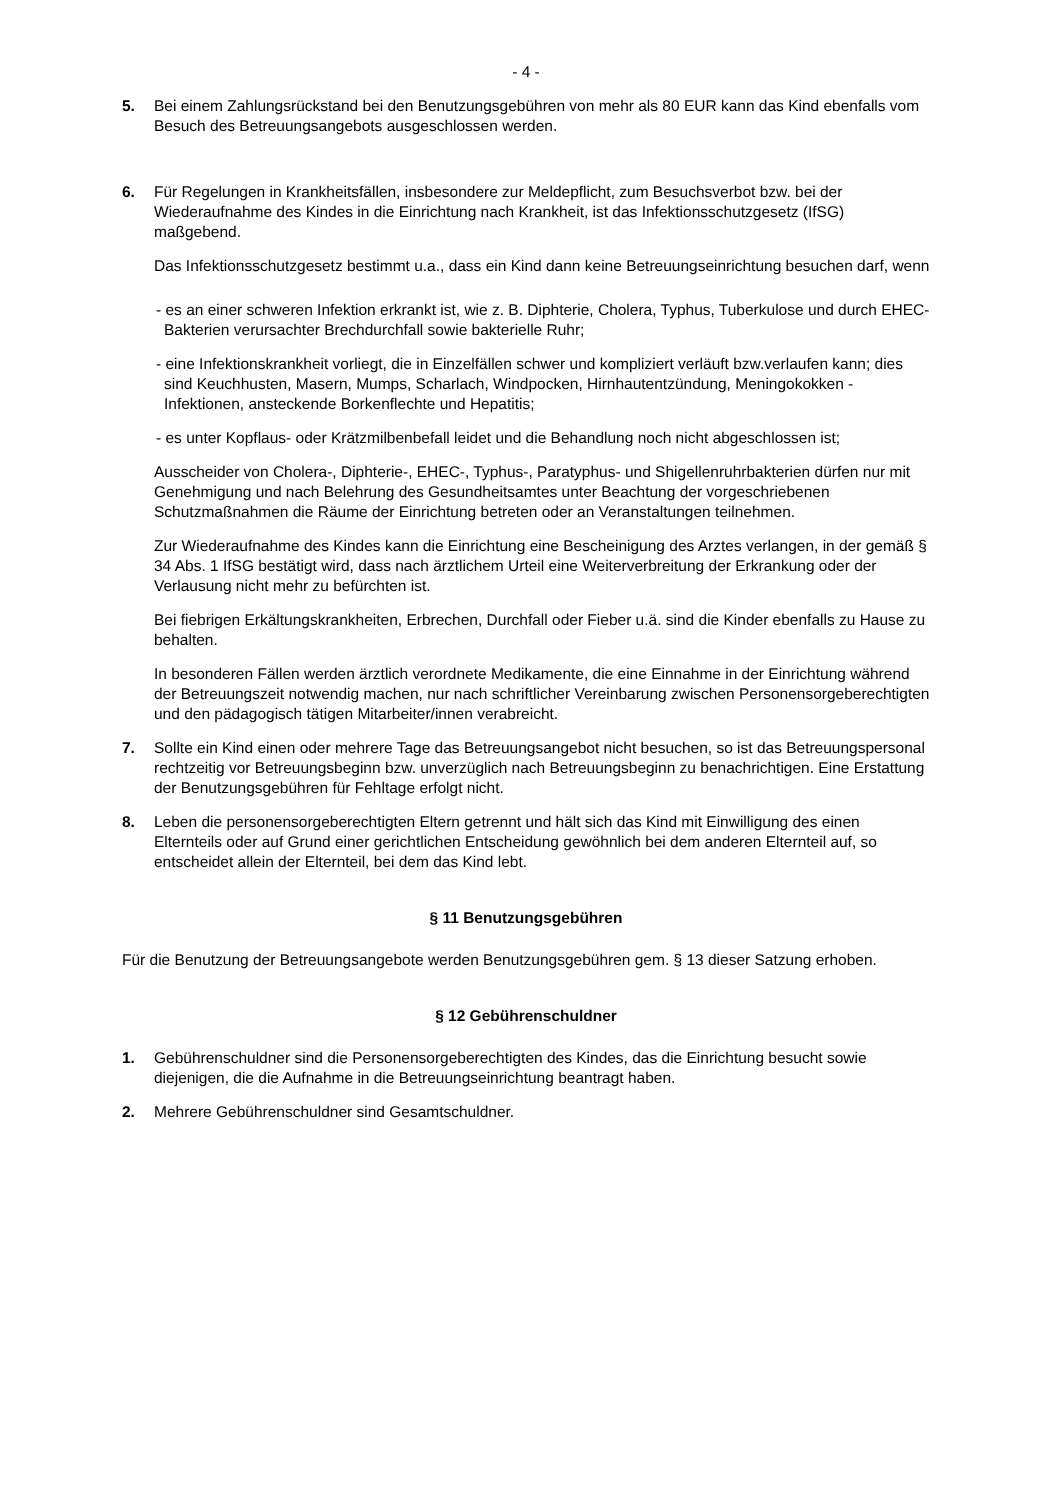- 4 -
5. Bei einem Zahlungsrückstand bei den Benutzungsgebühren von mehr als 80 EUR kann das Kind ebenfalls vom Besuch des Betreuungsangebots ausgeschlossen werden.
6. Für Regelungen in Krankheitsfällen, insbesondere zur Meldepflicht, zum Besuchsverbot bzw. bei der Wiederaufnahme des Kindes in die Einrichtung nach Krankheit, ist das Infektionsschutzgesetz (IfSG) maßgebend.
Das Infektionsschutzgesetz bestimmt u.a., dass ein Kind dann keine Betreuungseinrichtung besuchen darf, wenn
- es an einer schweren Infektion erkrankt ist, wie z. B. Diphterie, Cholera, Typhus, Tuberkulose und durch EHEC-Bakterien verursachter Brechdurchfall sowie bakterielle Ruhr;
- eine Infektionskrankheit vorliegt, die in Einzelfällen schwer und kompliziert verläuft bzw.verlaufen kann; dies sind Keuchhusten, Masern, Mumps, Scharlach, Windpocken, Hirnhautentzündung, Meningokokken -Infektionen, ansteckende Borkenflechte und Hepatitis;
- es unter Kopflaus- oder Krätzmilbenbefall leidet und die Behandlung noch nicht abgeschlossen ist;
Ausscheider von Cholera-, Diphterie-, EHEC-, Typhus-, Paratyphus- und Shigellenruhrbakterien dürfen nur mit Genehmigung und nach Belehrung des Gesundheitsamtes unter Beachtung der vorgeschriebenen Schutzmaßnahmen die Räume der Einrichtung betreten oder an Veranstaltungen teilnehmen.
Zur Wiederaufnahme des Kindes kann die Einrichtung eine Bescheinigung des Arztes verlangen, in der gemäß § 34 Abs. 1 IfSG bestätigt wird, dass nach ärztlichem Urteil eine Weiterverbreitung der Erkrankung oder der Verlausung nicht mehr zu befürchten ist.
Bei fiebrigen Erkältungskrankheiten, Erbrechen, Durchfall oder Fieber u.ä. sind die Kinder ebenfalls zu Hause zu behalten.
In besonderen Fällen werden ärztlich verordnete Medikamente, die eine Einnahme in der Einrichtung während der Betreuungszeit notwendig machen, nur nach schriftlicher Vereinbarung zwischen Personensorgeberechtigten und den pädagogisch tätigen Mitarbeiter/innen verabreicht.
7. Sollte ein Kind einen oder mehrere Tage das Betreuungsangebot nicht besuchen, so ist das Betreuungspersonal rechtzeitig vor Betreuungsbeginn bzw. unverzüglich nach Betreuungsbeginn zu benachrichtigen. Eine Erstattung der Benutzungsgebühren für Fehltage erfolgt nicht.
8. Leben die personensorgeberechtigten Eltern getrennt und hält sich das Kind mit Einwilligung des einen Elternteils oder auf Grund einer gerichtlichen Entscheidung gewöhnlich bei dem anderen Elternteil auf, so entscheidet allein der Elternteil, bei dem das Kind lebt.
§ 11 Benutzungsgebühren
Für die Benutzung der Betreuungsangebote werden Benutzungsgebühren gem. § 13 dieser Satzung erhoben.
§ 12 Gebührenschuldner
1. Gebührenschuldner sind die Personensorgeberechtigten des Kindes, das die Einrichtung besucht sowie diejenigen, die die Aufnahme in die Betreuungseinrichtung beantragt haben.
2. Mehrere Gebührenschuldner sind Gesamtschuldner.